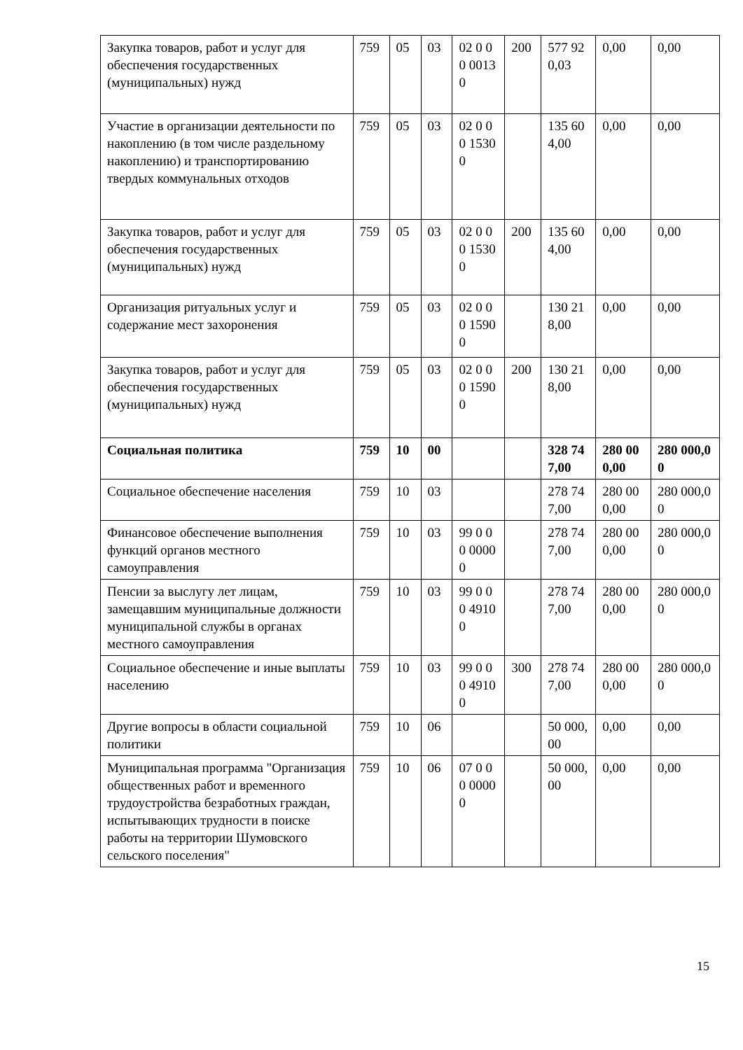| Закупка товаров, работ и услуг для обеспечения государственных (муниципальных) нужд | 759 | 05 | 03 | 02 0 00 00130 | 200 | 577 920,03 | 0,00 | 0,00 |
| Участие в организации деятельности по накоплению (в том числе раздельному накоплению) и транспортированию твердых коммунальных отходов | 759 | 05 | 03 | 02 0 00 15300 | | 135 604,00 | 0,00 | 0,00 |
| Закупка товаров, работ и услуг для обеспечения государственных (муниципальных) нужд | 759 | 05 | 03 | 02 0 00 15300 | 200 | 135 604,00 | 0,00 | 0,00 |
| Организация ритуальных услуг и содержание мест захоронения | 759 | 05 | 03 | 02 0 00 15900 | | 130 218,00 | 0,00 | 0,00 |
| Закупка товаров, работ и услуг для обеспечения государственных (муниципальных) нужд | 759 | 05 | 03 | 02 0 00 15900 | 200 | 130 218,00 | 0,00 | 0,00 |
| Социальная политика | 759 | 10 | 00 | | | 328 747,00 | 280 000,00 | 280 000,00 |
| Социальное обеспечение населения | 759 | 10 | 03 | | | 278 747,00 | 280 000,00 | 280 000,00 |
| Финансовое обеспечение выполнения функций органов местного самоуправления | 759 | 10 | 03 | 99 0 00 00000 | | 278 747,00 | 280 000,00 | 280 000,00 |
| Пенсии за выслугу лет лицам, замещавшим муниципальные должности муниципальной службы в органах местного самоуправления | 759 | 10 | 03 | 99 0 00 49100 | | 278 747,00 | 280 000,00 | 280 000,00 |
| Социальное обеспечение и иные выплаты населению | 759 | 10 | 03 | 99 0 00 49100 | 300 | 278 747,00 | 280 000,00 | 280 000,00 |
| Другие вопросы в области социальной политики | 759 | 10 | 06 | | | 50 000,00 | 0,00 | 0,00 |
| Муниципальная программа "Организация общественных работ и временного трудоустройства безработных граждан, испытывающих трудности в поиске работы на территории Шумовского сельского поселения" | 759 | 10 | 06 | 07 0 00 00000 | | 50 000,00 | 0,00 | 0,00 |
15